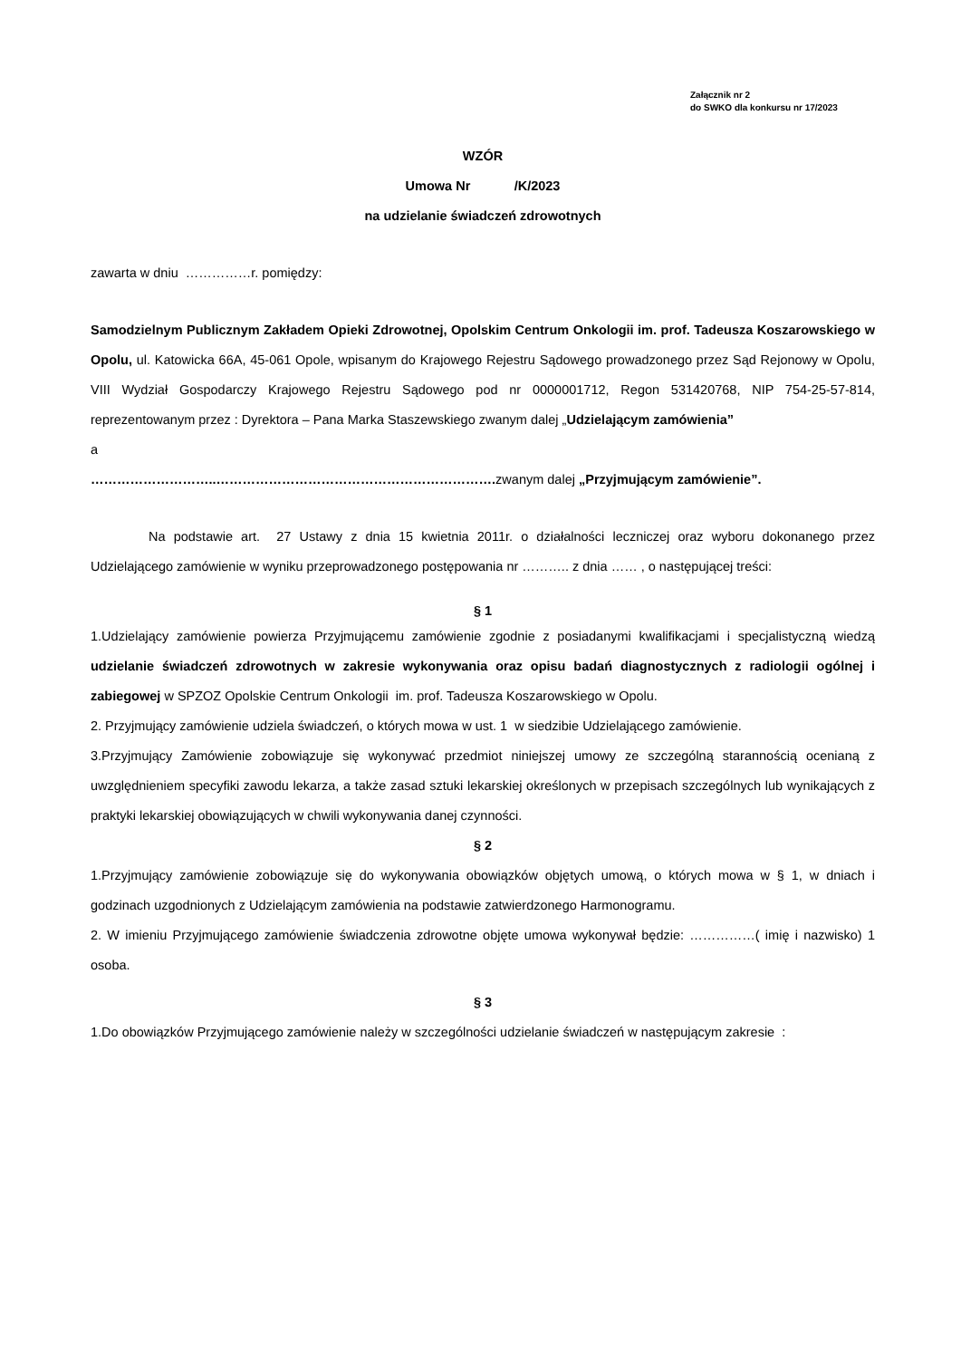Załącznik nr 2
do SWKO dla konkursu nr 17/2023
WZÓR
Umowa Nr /K/2023
na udzielanie świadczeń zdrowotnych
zawarta w dniu ……………r. pomiędzy:
Samodzielnym Publicznym Zakładem Opieki Zdrowotnej, Opolskim Centrum Onkologii im. prof. Tadeusza Koszarowskiego w Opolu, ul. Katowicka 66A, 45-061 Opole, wpisanym do Krajowego Rejestru Sądowego prowadzonego przez Sąd Rejonowy w Opolu, VIII Wydział Gospodarczy Krajowego Rejestru Sądowego pod nr 0000001712, Regon 531420768, NIP 754-25-57-814, reprezentowanym przez : Dyrektora – Pana Marka Staszewskiego zwanym dalej „Udzielającym zamówienia”
a
………………………..………………………………………………………. zwanym dalej „Przyjmującym zamówienie”.
Na podstawie art. 27 Ustawy z dnia 15 kwietnia 2011r. o działalności leczniczej oraz wyboru dokonanego przez Udzielającego zamówienie w wyniku przeprowadzonego postępowania nr ……….. z dnia …… , o następującej treści:
§ 1
1.Udzielający zamówienie powierza Przyjmującemu zamówienie zgodnie z posiadanymi kwalifikacjami i specjalistyczną wiedzą udzielanie świadczeń zdrowotnych w zakresie wykonywania oraz opisu badań diagnostycznych z radiologii ogólnej i zabiegowej w SPZOZ Opolskie Centrum Onkologii im. prof. Tadeusza Koszarowskiego w Opolu.
2. Przyjmujący zamówienie udziela świadczeń, o których mowa w ust. 1 w siedzibie Udzielającego zamówienie.
3.Przyjmujący Zamówienie zobowiązuje się wykonywać przedmiot niniejszej umowy ze szczególną starannością ocenianą z uwzględnieniem specyfiki zawodu lekarza, a także zasad sztuki lekarskiej określonych w przepisach szczególnych lub wynikających z praktyki lekarskiej obowiązujących w chwili wykonywania danej czynności.
§ 2
1.Przyjmujący zamówienie zobowiązuje się do wykonywania obowiązków objętych umową, o których mowa w § 1, w dniach i godzinach uzgodnionych z Udzielającym zamówienia na podstawie zatwierdzonego Harmonogramu.
2. W imieniu Przyjmującego zamówienie świadczenia zdrowotne objęte umowa wykonywał będzie: ……………( imię i nazwisko) 1 osoba.
§ 3
1.Do obowiązków Przyjmującego zamówienie należy w szczególności udzielanie świadczeń w następującym zakresie :